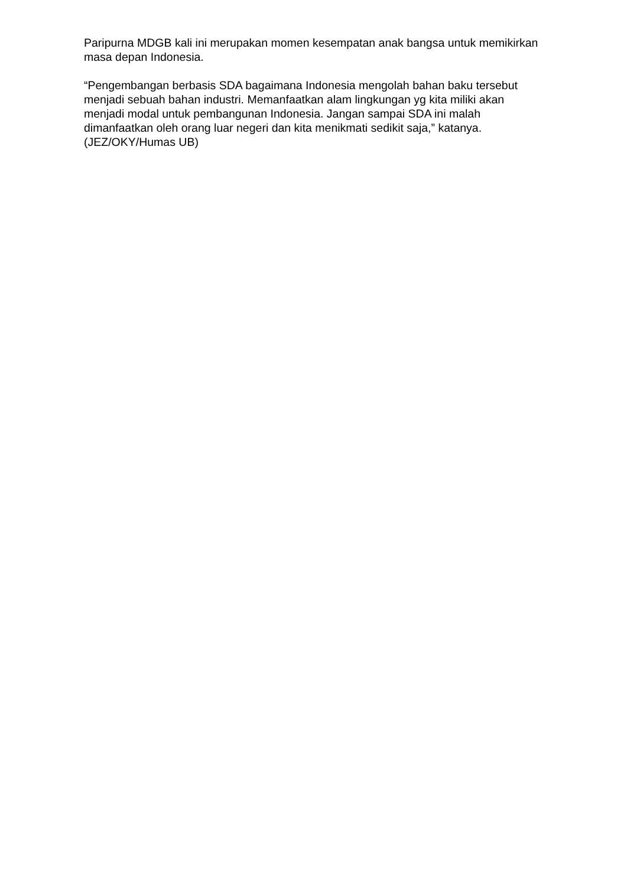Paripurna MDGB kali ini merupakan momen kesempatan anak bangsa untuk memikirkan masa depan Indonesia.
“Pengembangan berbasis SDA bagaimana Indonesia mengolah bahan baku tersebut menjadi sebuah bahan industri. Memanfaatkan alam lingkungan yg kita miliki akan menjadi modal untuk pembangunan Indonesia. Jangan sampai SDA ini malah dimanfaatkan oleh orang luar negeri dan kita menikmati sedikit saja,” katanya. (JEZ/OKY/Humas UB)